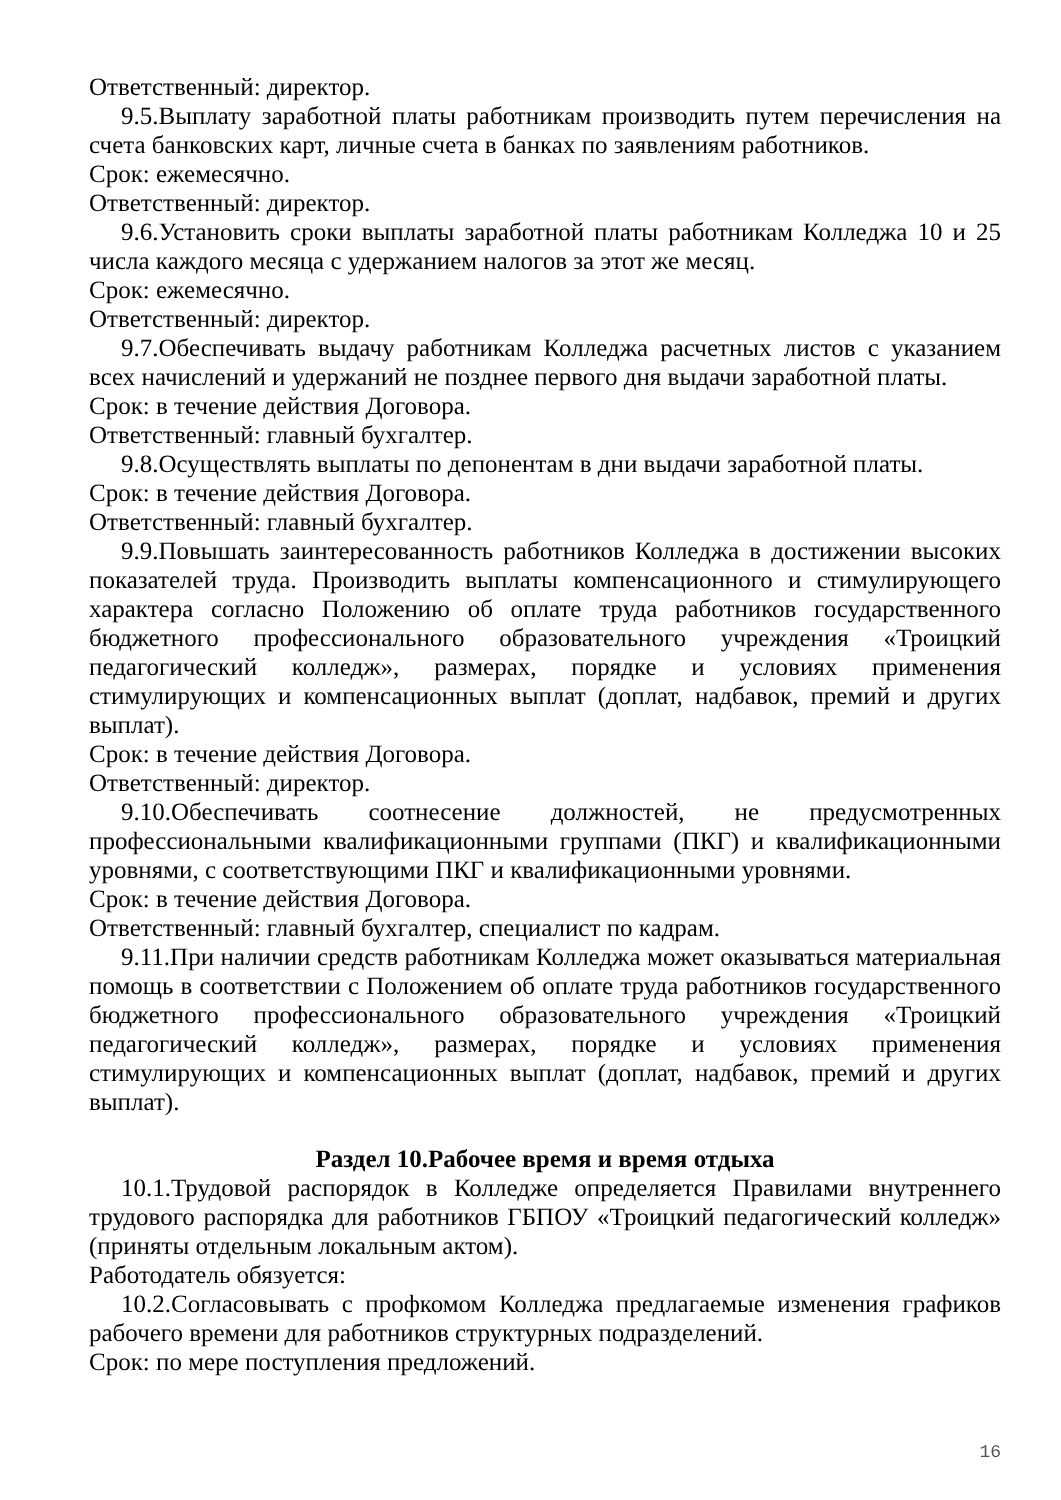Ответственный: директор.
9.5.Выплату заработной платы работникам производить путем перечисления на счета банковских карт, личные счета в банках по заявлениям работников.
Срок: ежемесячно.
Ответственный: директор.
9.6.Установить сроки выплаты заработной платы работникам Колледжа 10 и 25 числа каждого месяца с удержанием налогов за этот же месяц.
Срок: ежемесячно.
Ответственный: директор.
9.7.Обеспечивать выдачу работникам Колледжа расчетных листов с указанием всех начислений и удержаний не позднее первого дня выдачи заработной платы.
Срок: в течение действия Договора.
Ответственный: главный бухгалтер.
9.8.Осуществлять выплаты по депонентам в дни выдачи заработной платы.
Срок: в течение действия Договора.
Ответственный: главный бухгалтер.
9.9.Повышать заинтересованность работников Колледжа в достижении высоких показателей труда. Производить выплаты компенсационного и стимулирующего характера согласно Положению об оплате труда работников государственного бюджетного профессионального образовательного учреждения «Троицкий педагогический колледж», размерах, порядке и условиях применения стимулирующих и компенсационных выплат (доплат, надбавок, премий и других выплат).
Срок: в течение действия Договора.
Ответственный: директор.
9.10.Обеспечивать соотнесение должностей, не предусмотренных профессиональными квалификационными группами (ПКГ) и квалификационными уровнями, с соответствующими ПКГ и квалификационными уровнями.
Срок: в течение действия Договора.
Ответственный: главный бухгалтер, специалист по кадрам.
9.11.При наличии средств работникам Колледжа может оказываться материальная помощь в соответствии с Положением об оплате труда работников государственного бюджетного профессионального образовательного учреждения «Троицкий педагогический колледж», размерах, порядке и условиях применения стимулирующих и компенсационных выплат (доплат, надбавок, премий и других выплат).
Раздел 10.Рабочее время и время отдыха
10.1.Трудовой распорядок в Колледже определяется Правилами внутреннего трудового распорядка для работников ГБПОУ «Троицкий педагогический колледж» (приняты отдельным локальным актом).
Работодатель обязуется:
10.2.Согласовывать с профкомом Колледжа предлагаемые изменения графиков рабочего времени для работников структурных подразделений.
Срок: по мере поступления предложений.
16